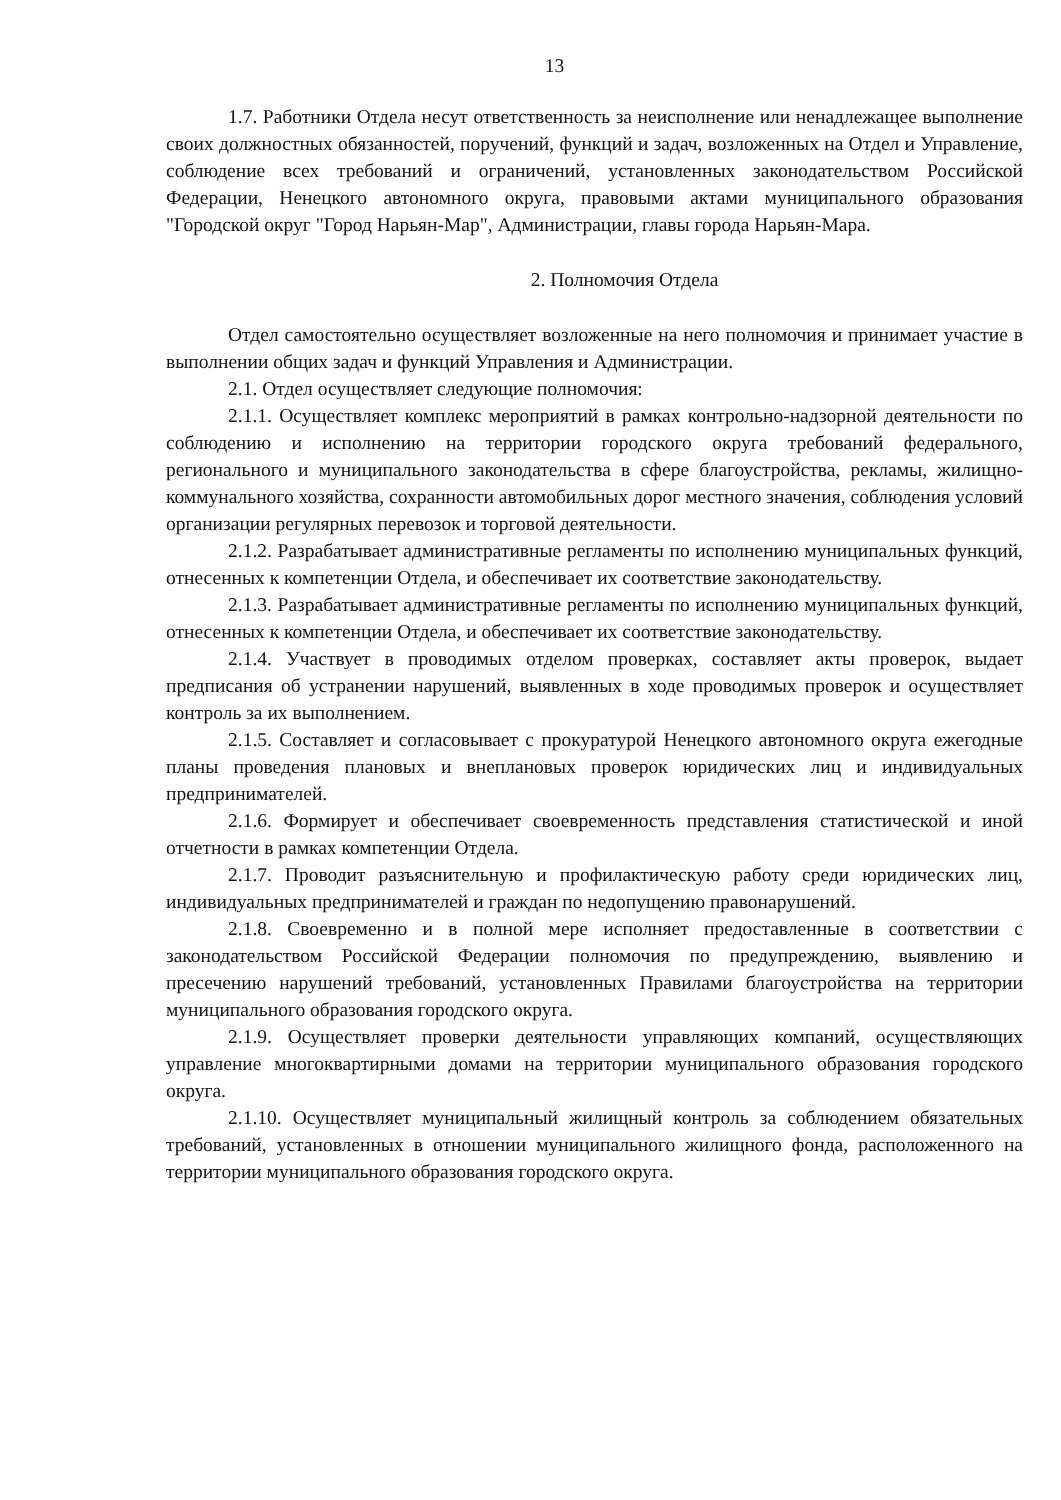13
1.7. Работники Отдела несут ответственность за неисполнение или ненадлежащее выполнение своих должностных обязанностей, поручений, функций и задач, возложенных на Отдел и Управление, соблюдение всех требований и ограничений, установленных законодательством Российской Федерации, Ненецкого автономного округа, правовыми актами муниципального образования "Городской округ "Город Нарьян-Мар", Администрации, главы города Нарьян-Мара.
2. Полномочия Отдела
Отдел самостоятельно осуществляет возложенные на него полномочия и принимает участие в выполнении общих задач и функций Управления и Администрации.
2.1. Отдел осуществляет следующие полномочия:
2.1.1. Осуществляет комплекс мероприятий в рамках контрольно-надзорной деятельности по соблюдению и исполнению на территории городского округа требований федерального, регионального и муниципального законодательства в сфере благоустройства, рекламы, жилищно-коммунального хозяйства, сохранности автомобильных дорог местного значения, соблюдения условий организации регулярных перевозок и торговой деятельности.
2.1.2. Разрабатывает административные регламенты по исполнению муниципальных функций, отнесенных к компетенции Отдела, и обеспечивает их соответствие законодательству.
2.1.3. Разрабатывает административные регламенты по исполнению муниципальных функций, отнесенных к компетенции Отдела, и обеспечивает их соответствие законодательству.
2.1.4. Участвует в проводимых отделом проверках, составляет акты проверок, выдает предписания об устранении нарушений, выявленных в ходе проводимых проверок и осуществляет контроль за их выполнением.
2.1.5. Составляет и согласовывает с прокуратурой Ненецкого автономного округа ежегодные планы проведения плановых и внеплановых проверок юридических лиц и индивидуальных предпринимателей.
2.1.6. Формирует и обеспечивает своевременность представления статистической и иной отчетности в рамках компетенции Отдела.
2.1.7. Проводит разъяснительную и профилактическую работу среди юридических лиц, индивидуальных предпринимателей и граждан по недопущению правонарушений.
2.1.8. Своевременно и в полной мере исполняет предоставленные в соответствии с законодательством Российской Федерации полномочия по предупреждению, выявлению и пресечению нарушений требований, установленных Правилами благоустройства на территории муниципального образования городского округа.
2.1.9. Осуществляет проверки деятельности управляющих компаний, осуществляющих управление многоквартирными домами на территории муниципального образования городского округа.
2.1.10. Осуществляет муниципальный жилищный контроль за соблюдением обязательных требований, установленных в отношении муниципального жилищного фонда, расположенного на территории муниципального образования городского округа.